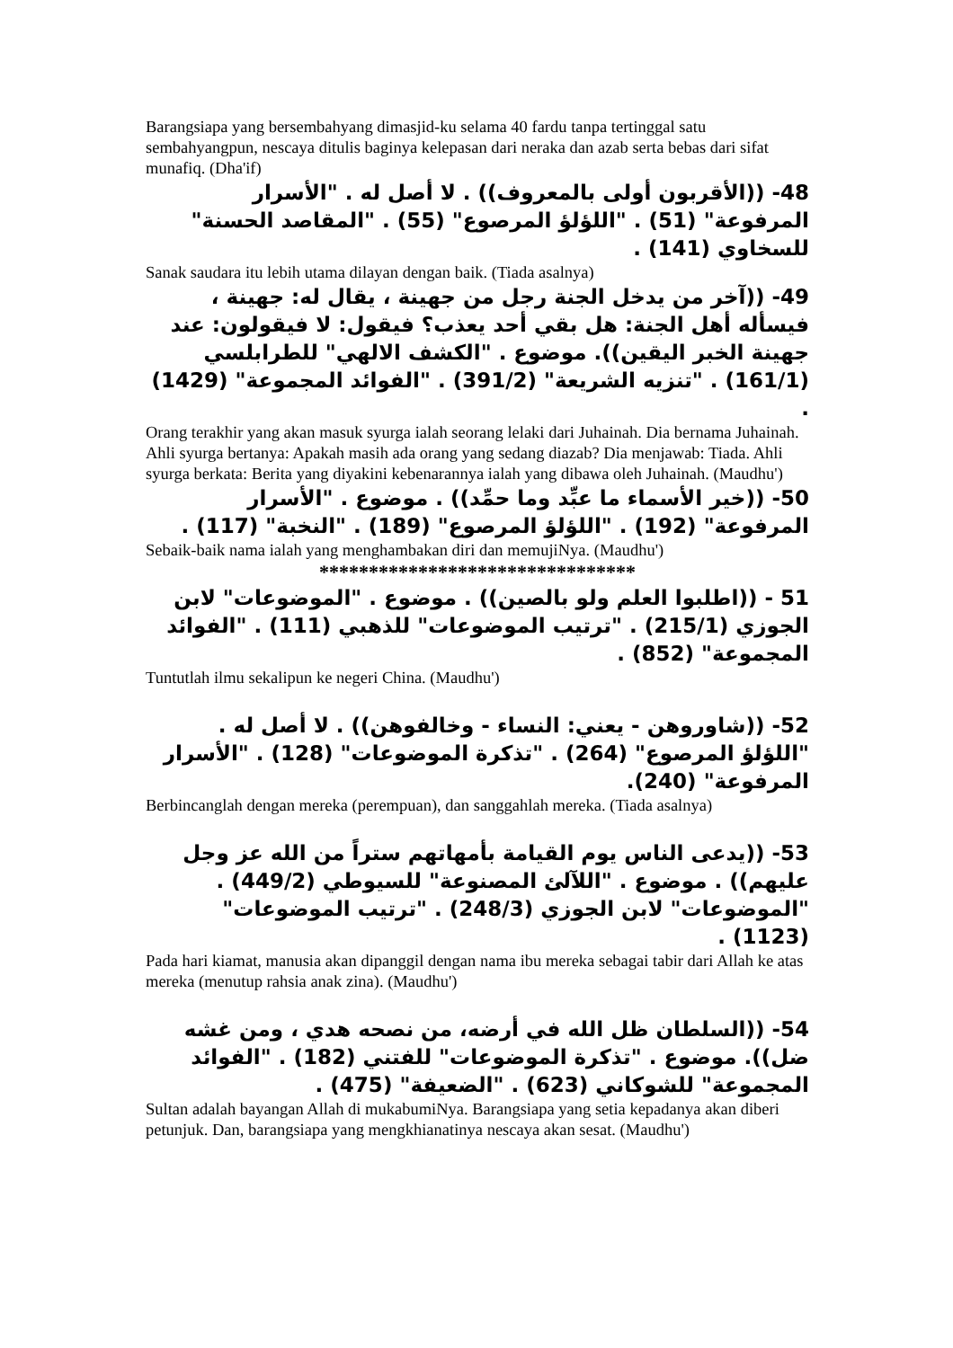Barangsiapa yang bersembahyang dimasjid-ku selama 40 fardu tanpa tertinggal satu sembahyangpun, nescaya ditulis baginya kelepasan dari neraka dan azab serta bebas dari sifat munafiq. (Dha'if)
48- ((الأقربون أولى بالمعروف)) . لا أصل له . "الأسرار المرفوعة" (51) . "اللؤلؤ المرصوع" (55) . "المقاصد الحسنة" للسخاوي (141) .
Sanak saudara itu lebih utama dilayan dengan baik. (Tiada asalnya)
49- ((آخر من يدخل الجنة رجل من جهينة ، يقال له: جهينة ، فيسأله أهل الجنة: هل بقي أحد يعذب؟ فيقول: لا فيقولون: عند جهينة الخبر اليقين)). موضوع . "الكشف الالهي" للطرابلسي (161/1) . "تنزيه الشريعة" (391/2) . "الفوائد المجموعة" (1429) .
Orang terakhir yang akan masuk syurga ialah seorang lelaki dari Juhainah. Dia bernama Juhainah. Ahli syurga bertanya: Apakah masih ada orang yang sedang diazab? Dia menjawab: Tiada. Ahli syurga berkata: Berita yang diyakini kebenarannya ialah yang dibawa oleh Juhainah. (Maudhu')
50- ((خير الأسماء ما عبِّد وما حمِّد)) . موضوع . "الأسرار المرفوعة" (192) . "اللؤلؤ المرصوع" (189) . "النخبة" (117) .
Sebaik-baik nama ialah yang menghambakan diri dan memujiNya. (Maudhu')
********************************
51 - ((اطلبوا العلم ولو بالصين)) . موضوع . "الموضوعات" لابن الجوزي (215/1) . "ترتيب الموضوعات" للذهبي (111) . "الفوائد المجموعة" (852) .
Tuntutlah ilmu sekalipun ke negeri China. (Maudhu')
52- ((شاوروهن - يعني: النساء - وخالفوهن)) . لا أصل له . "اللؤلؤ المرصوع" (264) . "تذكرة الموضوعات" (128) . "الأسرار المرفوعة" (240).
Berbincanglah dengan mereka (perempuan), dan sanggahlah mereka. (Tiada asalnya)
53- ((يدعى الناس يوم القيامة بأمهاتهم ستراً من الله عز وجل عليهم)) . موضوع . "اللآلئ المصنوعة" للسيوطي (449/2) . "الموضوعات" لابن الجوزي (248/3) . "ترتيب الموضوعات" (1123) .
Pada hari kiamat, manusia akan dipanggil dengan nama ibu mereka sebagai tabir dari Allah ke atas mereka (menutup rahsia anak zina). (Maudhu')
54- ((السلطان ظل الله في أرضه، من نصحه هدي ، ومن غشه ضل)). موضوع . "تذكرة الموضوعات" للفتني (182) . "الفوائد المجموعة" للشوكاني (623) . "الضعيفة" (475) .
Sultan adalah bayangan Allah di mukabumiNya. Barangsiapa yang setia kepadanya akan diberi petunjuk. Dan, barangsiapa yang mengkhianatinya nescaya akan sesat. (Maudhu')